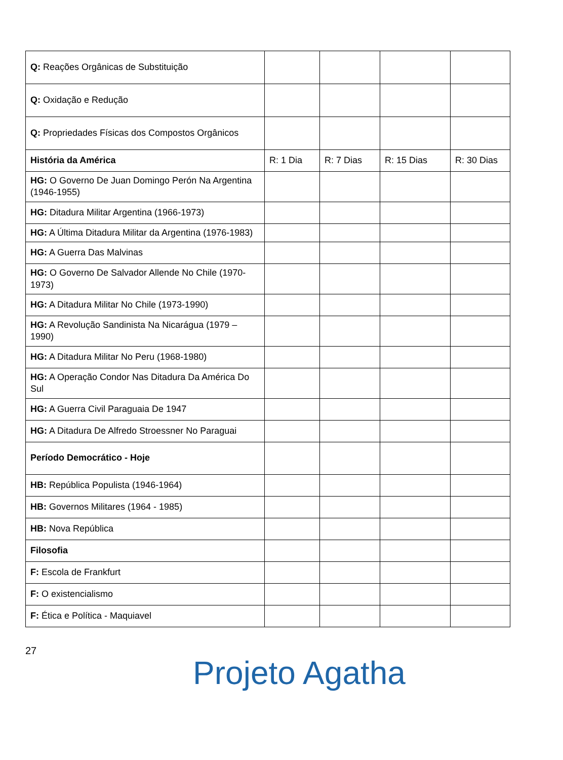| Q: Reações Orgânicas de Substituição | | | | |
| Q: Oxidação e Redução | | | | |
| Q: Propriedades Físicas dos Compostos Orgânicos | | | | |
| História da América | R: 1 Dia | R: 7 Dias | R: 15 Dias | R: 30 Dias |
| HG: O Governo De Juan Domingo Perón Na Argentina (1946-1955) | | | | |
| HG: Ditadura Militar Argentina (1966-1973) | | | | |
| HG: A Última Ditadura Militar da Argentina (1976-1983) | | | | |
| HG: A Guerra Das Malvinas | | | | |
| HG: O Governo De Salvador Allende No Chile (1970-1973) | | | | |
| HG: A Ditadura Militar No Chile (1973-1990) | | | | |
| HG: A Revolução Sandinista Na Nicarágua (1979 – 1990) | | | | |
| HG: A Ditadura Militar No Peru (1968-1980) | | | | |
| HG: A Operação Condor Nas Ditadura Da América Do Sul | | | | |
| HG: A Guerra Civil Paraguaia De 1947 | | | | |
| HG: A Ditadura De Alfredo Stroessner No Paraguai | | | | |
| Período Democrático - Hoje | | | | |
| HB: República Populista (1946-1964) | | | | |
| HB: Governos Militares (1964 - 1985) | | | | |
| HB: Nova República | | | | |
| Filosofia | | | | |
| F: Escola de Frankfurt | | | | |
| F: O existencialismo | | | | |
| F: Ética e Política - Maquiavel | | | | |
27
Projeto Agatha